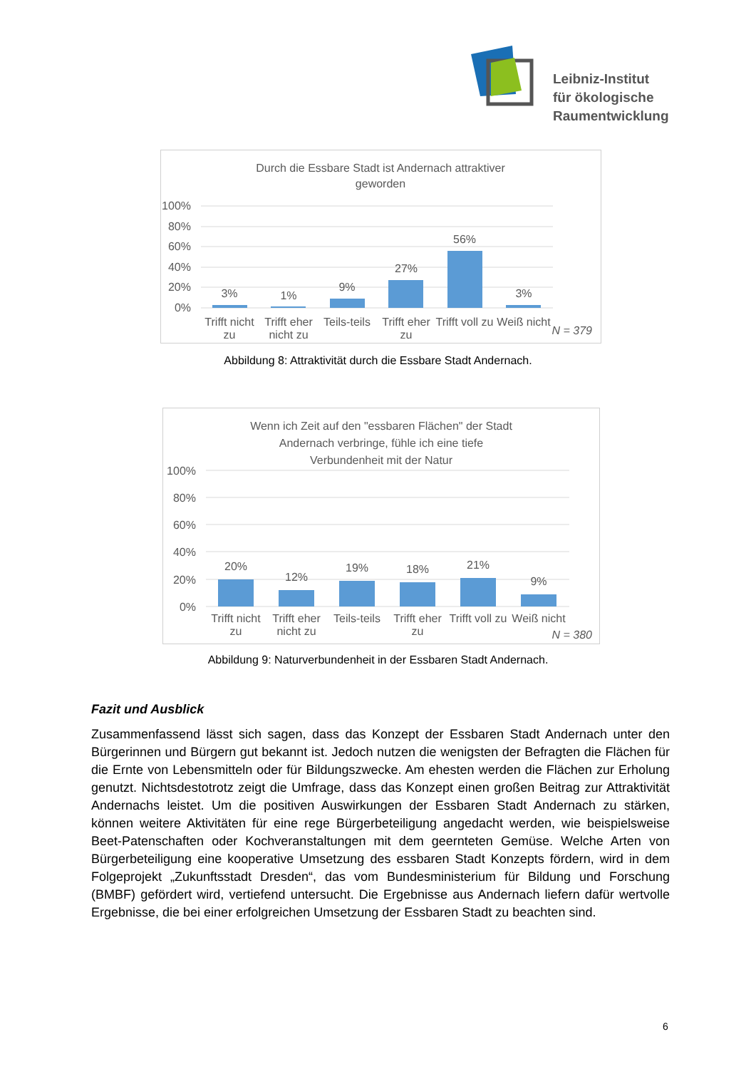Leibniz-Institut
für ökologische
Raumentwicklung
Durch die Essbare Stadt ist Andernach attraktiver
geworden
100%
80%
60%
40%
20%
0%
3%
1%
9%
27%
56%
3%
Trifft nicht
zu
Trifft eher
nicht zu
Teils-teils
Trifft eher
zu
Trifft voll zu
Weiß nicht
N = 379
Abbildung 8: Attraktivität durch die Essbare Stadt Andernach.
Wenn ich Zeit auf den "essbaren Flächen" der Stadt
Andernach verbringe, fühle ich eine tiefe
Verbundenheit mit der Natur
100%
80%
60%
40%
20%
0%
20%
12%
19%
18%
21%
9%
Trifft nicht
zu
Trifft eher
nicht zu
Teils-teils
Trifft eher
zu
Trifft voll zu
Weiß nicht
N = 380
Abbildung 9: Naturverbundenheit in der Essbaren Stadt Andernach.
Fazit und Ausblick
Zusammenfassend lässt sich sagen, dass das Konzept der Essbaren Stadt Andernach unter den Bürgerinnen und Bürgern gut bekannt ist. Jedoch nutzen die wenigsten der Befragten die Flächen für die Ernte von Lebensmitteln oder für Bildungszwecke. Am ehesten werden die Flächen zur Erholung genutzt. Nichtsdestotrotz zeigt die Umfrage, dass das Konzept einen großen Beitrag zur Attraktivität Andernachs leistet. Um die positiven Auswirkungen der Essbaren Stadt Andernach zu stärken, können weitere Aktivitäten für eine rege Bürgerbeteiligung angedacht werden, wie beispielsweise Beet-Patenschaften oder Kochveranstaltungen mit dem geernteten Gemüse. Welche Arten von Bürgerbeteiligung eine kooperative Umsetzung des essbaren Stadt Konzepts fördern, wird in dem Folgeprojekt „Zukunftsstadt Dresden“, das vom Bundesministerium für Bildung und Forschung (BMBF) gefördert wird, vertiefend untersucht. Die Ergebnisse aus Andernach liefern dafür wertvolle Ergebnisse, die bei einer erfolgreichen Umsetzung der Essbaren Stadt zu beachten sind.
6